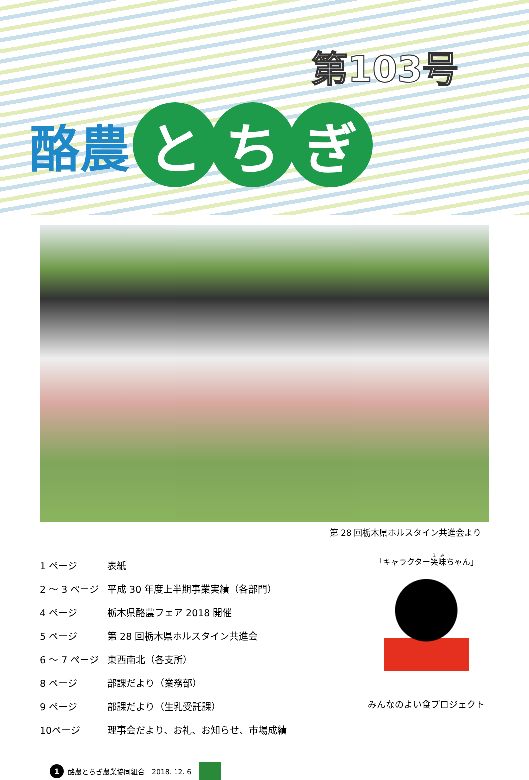第103号
酪農 と ち ぎ
第 28 回栃木県ホルスタイン共進会より
| 1 ページ | 表紙 |
| 2 ～ 3 ページ | 平成 30 年度上半期事業実績（各部門） |
| 4 ページ | 栃木県酪農フェア 2018 開催 |
| 5 ページ | 第 28 回栃木県ホルスタイン共進会 |
| 6 ～ 7 ページ | 東西南北（各支所） |
| 8 ページ | 部課だより（業務部） |
| 9 ページ | 部課だより（生乳受託課） |
| 10ページ | 理事会だより、お礼、お知らせ、市場成績 |
「キャラクター笑味ちゃん」
みんなのよい食プロジェクト
1 酪農とちぎ農業協同組合　2018. 12. 6